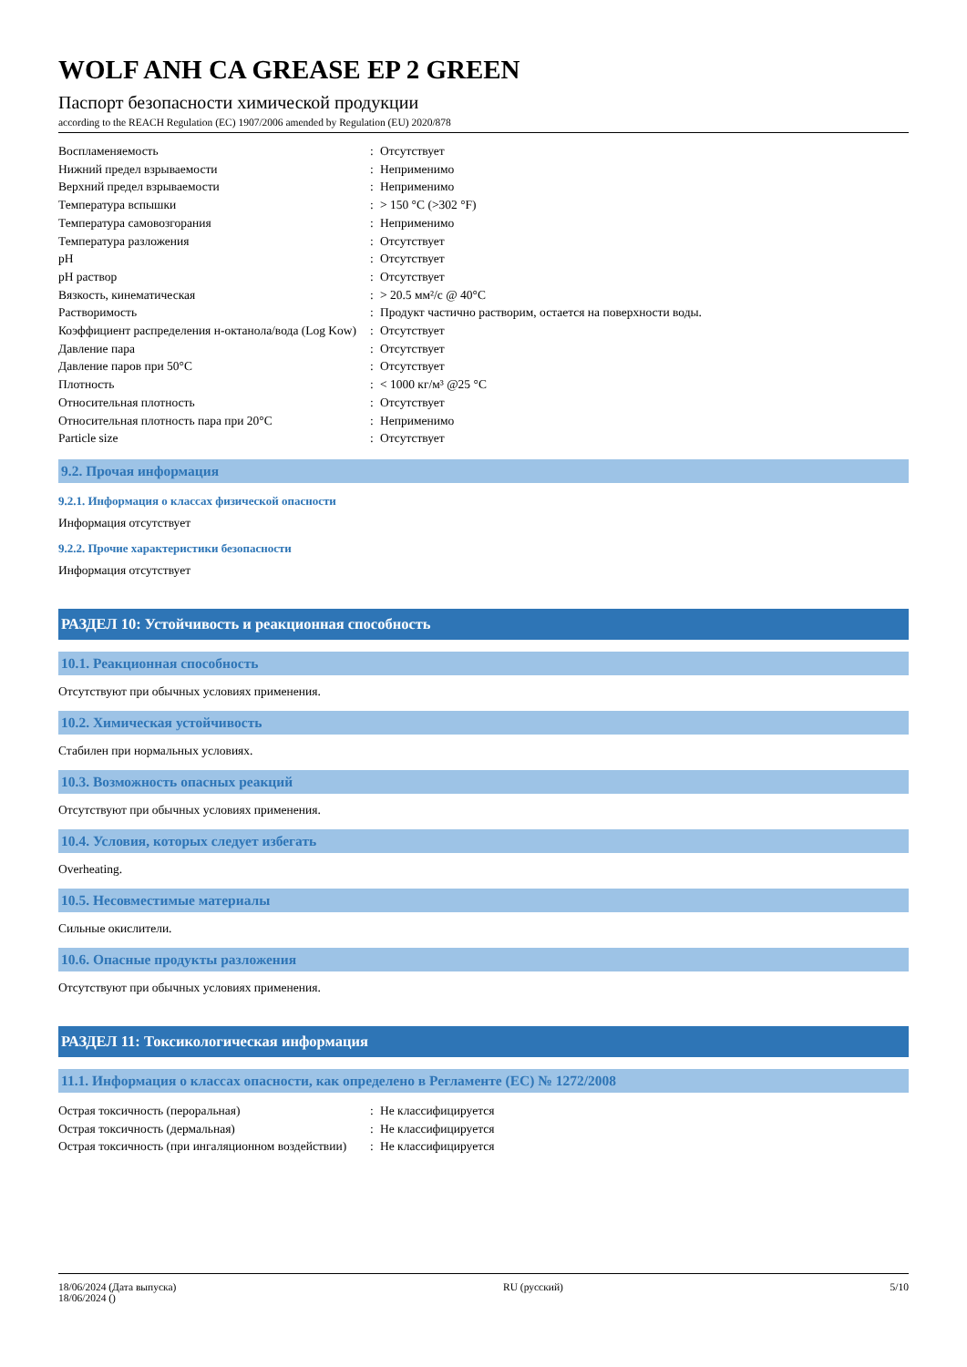WOLF ANH CA GREASE EP 2 GREEN
Паспорт безопасности химической продукции
according to the REACH Regulation (EC) 1907/2006 amended by Regulation (EU) 2020/878
| Воспламеняемость | : | Отсутствует |
| Нижний предел взрываемости | : | Неприменимо |
| Верхний предел взрываемости | : | Неприменимо |
| Температура вспышки | : | > 150 °C (>302 °F) |
| Температура самовозгорания | : | Неприменимо |
| Температура разложения | : | Отсутствует |
| pH | : | Отсутствует |
| pH раствор | : | Отсутствует |
| Вязкость, кинематическая | : | > 20.5 мм²/с @ 40°C |
| Растворимость | : | Продукт частично растворим, остается на поверхности воды. |
| Коэффициент распределения н-октанола/вода (Log Kow) | : | Отсутствует |
| Давление пара | : | Отсутствует |
| Давление паров при 50°C | : | Отсутствует |
| Плотность | : | < 1000 кг/м³ @25 °C |
| Относительная плотность | : | Отсутствует |
| Относительная плотность пара при 20°C | : | Неприменимо |
| Particle size | : | Отсутствует |
9.2. Прочая информация
9.2.1. Информация о классах физической опасности
Информация отсутствует
9.2.2. Прочие характеристики безопасности
Информация отсутствует
РАЗДЕЛ 10: Устойчивость и реакционная способность
10.1. Реакционная способность
Отсутствуют при обычных условиях применения.
10.2. Химическая устойчивость
Стабилен при нормальных условиях.
10.3. Возможность опасных реакций
Отсутствуют при обычных условиях применения.
10.4. Условия, которых следует избегать
Overheating.
10.5. Несовместимые материалы
Сильные окислители.
10.6. Опасные продукты разложения
Отсутствуют при обычных условиях применения.
РАЗДЕЛ 11: Токсикологическая информация
11.1. Информация о классах опасности, как определено в Регламенте (ЕС) № 1272/2008
| Острая токсичность (пероральная) | : | Не классифицируется |
| Острая токсичность (дермальная) | : | Не классифицируется |
| Острая токсичность (при ингаляционном воздействии) | : | Не классифицируется |
18/06/2024 (Дата выпуска)
18/06/2024 ()
RU (русский) 5/10